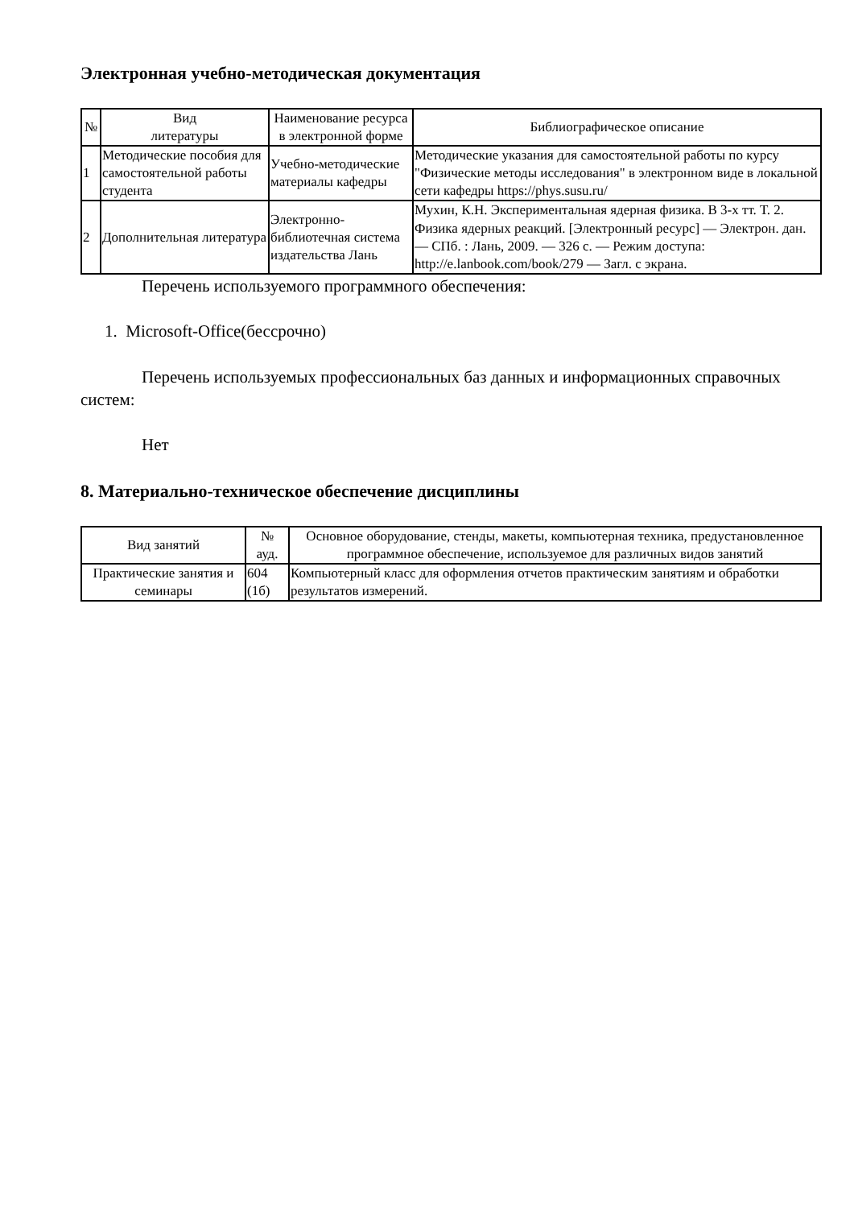Электронная учебно-методическая документация
| № | Вид литературы | Наименование ресурса в электронной форме | Библиографическое описание |
| --- | --- | --- | --- |
| 1 | Методические пособия для самостоятельной работы студента | Учебно-методические материалы кафедры | Методические указания для самостоятельной работы по курсу "Физические методы исследования" в электронном виде в локальной сети кафедры https://phys.susu.ru/ |
| 2 | Дополнительная литература | Электронно-библиотечная система издательства Лань | Мухин, К.Н. Экспериментальная ядерная физика. В 3-х тт. Т. 2. Физика ядерных реакций. [Электронный ресурс] — Электрон. дан. — СПб. : Лань, 2009. — 326 с. — Режим доступа: http://e.lanbook.com/book/279 — Загл. с экрана. |
Перечень используемого программного обеспечения:
1. Microsoft-Office(бессрочно)
Перечень используемых профессиональных баз данных и информационных справочных систем:
Нет
8. Материально-техническое обеспечение дисциплины
| Вид занятий | № ауд. | Основное оборудование, стенды, макеты, компьютерная техника, предустановленное программное обеспечение, используемое для различных видов занятий |
| --- | --- | --- |
| Практические занятия и семинары | 604 (1б) | Компьютерный класс для оформления отчетов практическим занятиям и обработки результатов измерений. |